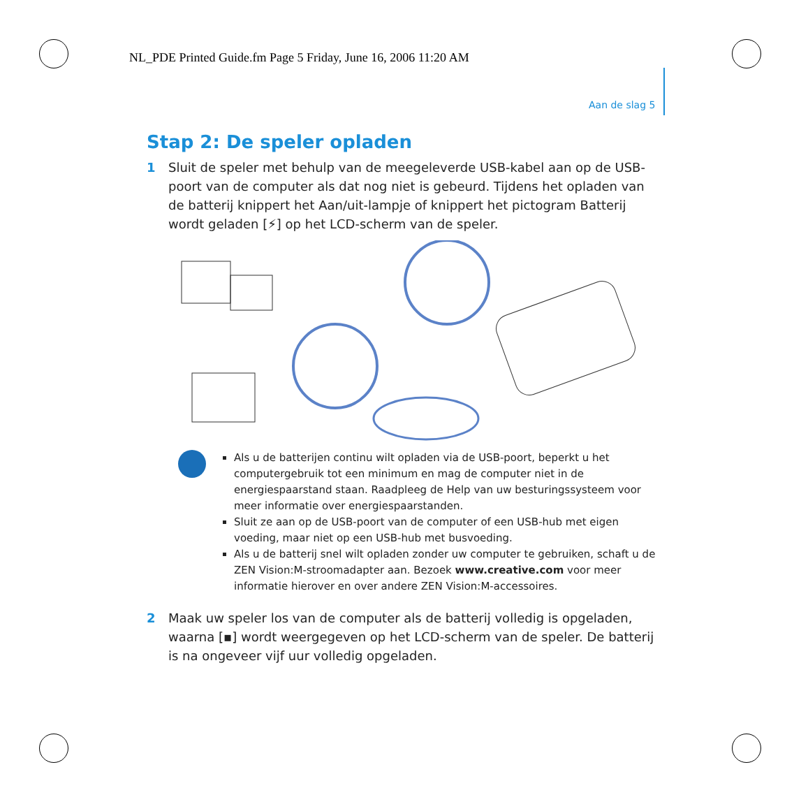NL_PDE Printed Guide.fm Page 5 Friday, June 16, 2006 11:20 AM
Aan de slag 5
Stap 2: De speler opladen
1 Sluit de speler met behulp van de meegeleverde USB-kabel aan op de USB-poort van de computer als dat nog niet is gebeurd. Tijdens het opladen van de batterij knippert het Aan/uit-lampje of knippert het pictogram Batterij wordt geladen [⚡] op het LCD-scherm van de speler.
Als u de batterijen continu wilt opladen via de USB-poort, beperkt u het computergebruik tot een minimum en mag de computer niet in de energiespaarstand staan. Raadpleeg de Help van uw besturingssysteem voor meer informatie over energiespaarstanden.
Sluit ze aan op de USB-poort van de computer of een USB-hub met eigen voeding, maar niet op een USB-hub met busvoeding.
Als u de batterij snel wilt opladen zonder uw computer te gebruiken, schaft u de ZEN Vision:M-stroomadapter aan. Bezoek www.creative.com voor meer informatie hierover en over andere ZEN Vision:M-accessoires.
2 Maak uw speler los van de computer als de batterij volledig is opgeladen, waarna [▪] wordt weergegeven op het LCD-scherm van de speler. De batterij is na ongeveer vijf uur volledig opgeladen.